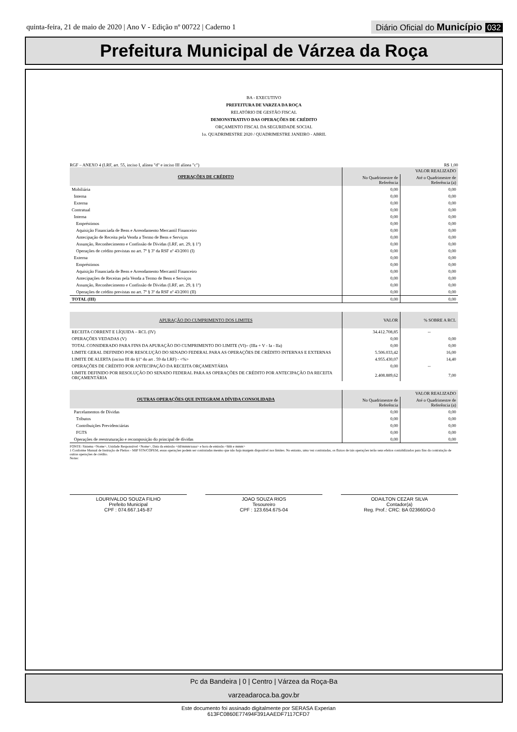quinta-feira, 21 de maio de 2020 | Ano V - Edição nº 00722 | Caderno 1
Diário Oficial do Município 032
Prefeitura Municipal de Várzea da Roça
BA - EXECUTIVO
PREFEITURA DE VARZEA DA ROÇA
RELATÓRIO DE GESTÃO FISCAL
DEMONSTRATIVO DAS OPERAÇÕES DE CRÉDITO
ORÇAMENTO FISCAL DA SEGURIDADE SOCIAL
1o. QUADRIMESTRE 2020 / QUADRIMESTRE JANEIRO - ABRIL
RGF – ANEXO 4 (LRF, art. 55, inciso I, alínea "d" e inciso III alínea "c") R$ 1,00
| OPERAÇÕES DE CRÉDITO | VALOR REALIZADO | |
| --- | --- | --- |
| | No Quadrimestre de Referência | Até o Quadrimestre de Referência (a) |
| Mobiliária | 0,00 | 0,00 |
| Interna | 0,00 | 0,00 |
| Externa | 0,00 | 0,00 |
| Contratual | 0,00 | 0,00 |
| Interna | 0,00 | 0,00 |
| Empréstimos | 0,00 | 0,00 |
| Aquisição Financiada de Bens e Arrendamento Mercantil Financeiro | 0,00 | 0,00 |
| Antecipação de Receita pela Venda a Termo de Bens e Serviços | 0,00 | 0,00 |
| Assunção, Reconhecimento e Confissão de Dívidas (LRF, art. 29, § 1º) | 0,00 | 0,00 |
| Operações de crédito previstas no art. 7º § 3º da RSF nº 43/2001 (I) | 0,00 | 0,00 |
| Externa | 0,00 | 0,00 |
| Empréstimos | 0,00 | 0,00 |
| Aquisição Financiada de Bens e Arrendamento Mercantil Financeiro | 0,00 | 0,00 |
| Antecipações de Receitas pela Venda a Termo de Bens e Serviços | 0,00 | 0,00 |
| Assunção, Reconhecimento e Confissão de Dívidas (LRF, art. 29, § 1º) | 0,00 | 0,00 |
| Operações de crédito previstas no art. 7º § 3º da RSF nº 43/2001 (II) | 0,00 | 0,00 |
| TOTAL (III) | 0,00 | 0,00 |
| APURAÇÃO DO CUMPRIMENTO DOS LIMITES | VALOR | % SOBRE A RCL |
| --- | --- | --- |
| RECEITA CORRENT E LÍQUIDA – RCL (IV) | 34.412.708,85 | -- |
| OPERAÇÕES VEDADAS (V) | 0,00 | 0,00 |
| TOTAL CONSIDERADO PARA FINS DA APURAÇÃO DO CUMPRIMENTO DO LIMITE (VI)= (IIIa + V - Ia - IIa) | 0,00 | 0,00 |
| LIMITE GERAL DEFINIDO POR RESOLUÇÃO DO SENADO FEDERAL PARA AS OPERAÇÕES DE CRÉDITO INTERNAS E EXTERNAS | 5.506.033,42 | 16,00 |
| LIMITE DE ALERTA (inciso III do §1º do art . 59 da LRF) - <%> | 4.955.430,07 | 14,40 |
| OPERAÇÕES DE CRÉDITO POR ANTECIPAÇÃO DA RECEITA ORÇAMENTÁRIA | 0,00 | -- |
| LIMITE DEFINIDO POR RESOLUÇÃO DO SENADO FEDERAL PARA AS OPERAÇÕES DE CRÉDITO POR ANTECIPAÇÃO DA RECEITA ORÇAMENTÁRIA | 2.408.889,62 | 7,00 |
| OUTRAS OPERAÇÕES QUE INTEGRAM A DÍVIDA CONSOLIDADA | VALOR REALIZADO | |
| --- | --- | --- |
| | No Quadrimestre de Referência | Até o Quadrimestre de Referência (a) |
| Parcelamentos de Dívidas | 0,00 | 0,00 |
| Tributos | 0,00 | 0,00 |
| Contribuições Previdenciárias | 0,00 | 0,00 |
| FGTS | 0,00 | 0,00 |
| Operações de reestruturação e recomposição do principal de dívidas | 0,00 | 0,00 |
FONTE: Sistema <Nome>, Unidade Responsável <Nome>, Data da emissão <dd/mmm/aaaa> e hora de emissão <hhh e mmm>
1 Conforme Manual de Instrução de Pleitos - MIP STN/COPEM, essas operações podem ser contratadas mesmo que não haja margem disponível nos limites. No entanto, uma vez contratadas, os fluxos de tais operações terão seus efeitos contabilizados para fins da contratação de outras operações de crédito.
Notas:
LOURIVALDO SOUZA FILHO
Prefeito Municipal
CPF : 074.667.145-87
JOAO SOUZA RIOS
Tesoureiro
CPF : 123.654.675-04
ODAILTON CEZAR SILVA
Contador(a)
Reg. Prof.: CRC: BA 023660/O-0
Pc da Bandeira | 0 | Centro | Várzea da Roça-Ba
varzeadaroca.ba.gov.br
Este documento foi assinado digitalmente por SERASA Experian
613FC0860E77494F391AAEDF7117CFD7